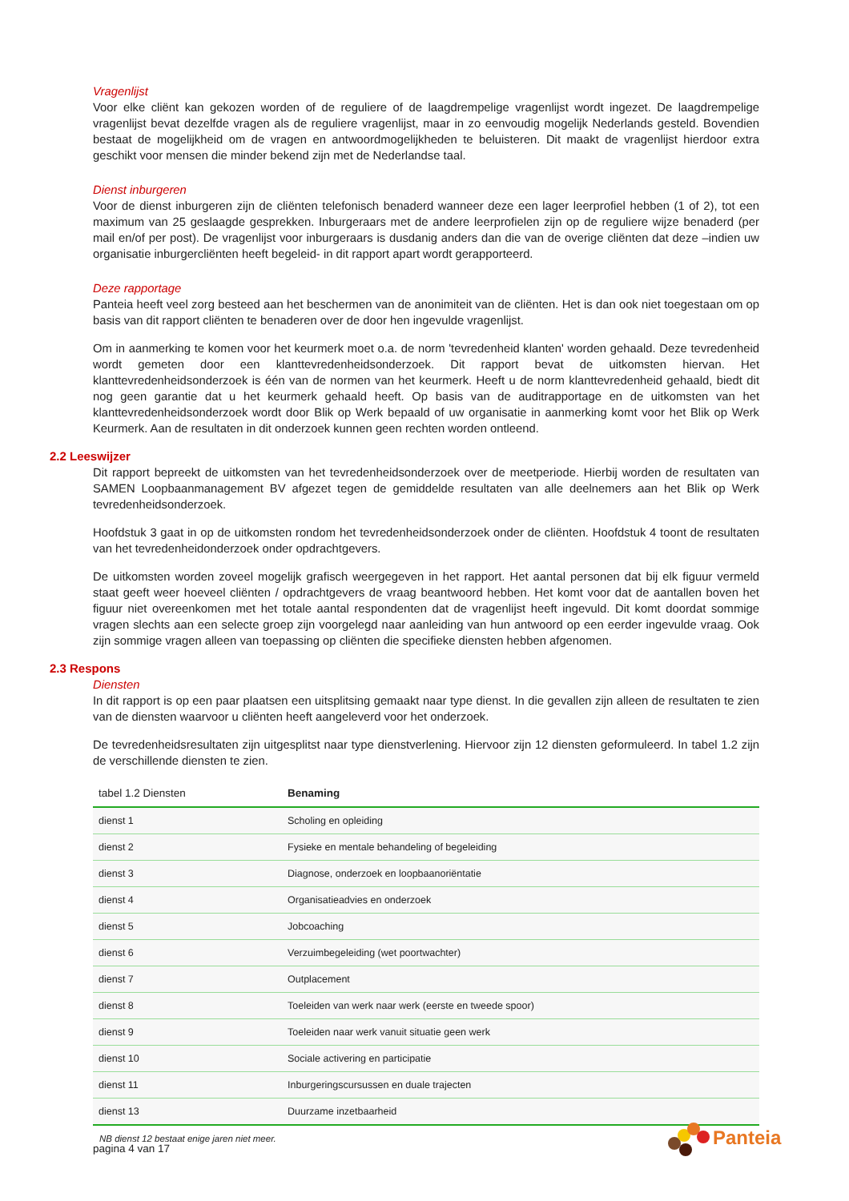Vragenlijst
Voor elke cliënt kan gekozen worden of de reguliere of de laagdrempelige vragenlijst wordt ingezet. De laagdrempelige vragenlijst bevat dezelfde vragen als de reguliere vragenlijst, maar in zo eenvoudig mogelijk Nederlands gesteld. Bovendien bestaat de mogelijkheid om de vragen en antwoordmogelijkheden te beluisteren. Dit maakt de vragenlijst hierdoor extra geschikt voor mensen die minder bekend zijn met de Nederlandse taal.
Dienst inburgeren
Voor de dienst inburgeren zijn de cliënten telefonisch benaderd wanneer deze een lager leerprofiel hebben (1 of 2), tot een maximum van 25 geslaagde gesprekken. Inburgeraars met de andere leerprofielen zijn op de reguliere wijze benaderd (per mail en/of per post). De vragenlijst voor inburgeraars is dusdanig anders dan die van de overige cliënten dat deze –indien uw organisatie inburgercliënten heeft begeleid- in dit rapport apart wordt gerapporteerd.
Deze rapportage
Panteia heeft veel zorg besteed aan het beschermen van de anonimiteit van de cliënten. Het is dan ook niet toegestaan om op basis van dit rapport cliënten te benaderen over de door hen ingevulde vragenlijst.
Om in aanmerking te komen voor het keurmerk moet o.a. de norm 'tevredenheid klanten' worden gehaald. Deze tevredenheid wordt gemeten door een klanttevredenheidsonderzoek. Dit rapport bevat de uitkomsten hiervan. Het klanttevredenheidsonderzoek is één van de normen van het keurmerk. Heeft u de norm klanttevredenheid gehaald, biedt dit nog geen garantie dat u het keurmerk gehaald heeft. Op basis van de auditrapportage en de uitkomsten van het klanttevredenheidsonderzoek wordt door Blik op Werk bepaald of uw organisatie in aanmerking komt voor het Blik op Werk Keurmerk. Aan de resultaten in dit onderzoek kunnen geen rechten worden ontleend.
2.2 Leeswijzer
Dit rapport bepreekt de uitkomsten van het tevredenheidsonderzoek over de meetperiode. Hierbij worden de resultaten van SAMEN Loopbaanmanagement BV afgezet tegen de gemiddelde resultaten van alle deelnemers aan het Blik op Werk tevredenheidsonderzoek.
Hoofdstuk 3 gaat in op de uitkomsten rondom het tevredenheidsonderzoek onder de cliënten. Hoofdstuk 4 toont de resultaten van het tevredenheidonderzoek onder opdrachtgevers.
De uitkomsten worden zoveel mogelijk grafisch weergegeven in het rapport. Het aantal personen dat bij elk figuur vermeld staat geeft weer hoeveel cliënten / opdrachtgevers de vraag beantwoord hebben. Het komt voor dat de aantallen boven het figuur niet overeenkomen met het totale aantal respondenten dat de vragenlijst heeft ingevuld. Dit komt doordat sommige vragen slechts aan een selecte groep zijn voorgelegd naar aanleiding van hun antwoord op een eerder ingevulde vraag. Ook zijn sommige vragen alleen van toepassing op cliënten die specifieke diensten hebben afgenomen.
2.3 Respons
Diensten
In dit rapport is op een paar plaatsen een uitsplitsing gemaakt naar type dienst. In die gevallen zijn alleen de resultaten te zien van de diensten waarvoor u cliënten heeft aangeleverd voor het onderzoek.
De tevredenheidsresultaten zijn uitgesplitst naar type dienstverlening. Hiervoor zijn 12 diensten geformuleerd. In tabel 1.2 zijn de verschillende diensten te zien.
| tabel 1.2 Diensten | Benaming |
| --- | --- |
| dienst 1 | Scholing en opleiding |
| dienst 2 | Fysieke en mentale behandeling of begeleiding |
| dienst 3 | Diagnose, onderzoek en loopbaanoriëntatie |
| dienst 4 | Organisatieadvies en onderzoek |
| dienst 5 | Jobcoaching |
| dienst 6 | Verzuimbegeleiding (wet poortwachter) |
| dienst 7 | Outplacement |
| dienst 8 | Toeleiden van werk naar werk (eerste en tweede spoor) |
| dienst 9 | Toeleiden naar werk vanuit situatie geen werk |
| dienst 10 | Sociale activering en participatie |
| dienst 11 | Inburgeringscursussen en duale trajecten |
| dienst 13 | Duurzame inzetbaarheid |
NB dienst 12 bestaat enige jaren niet meer.
pagina 4 van 17
Panteia